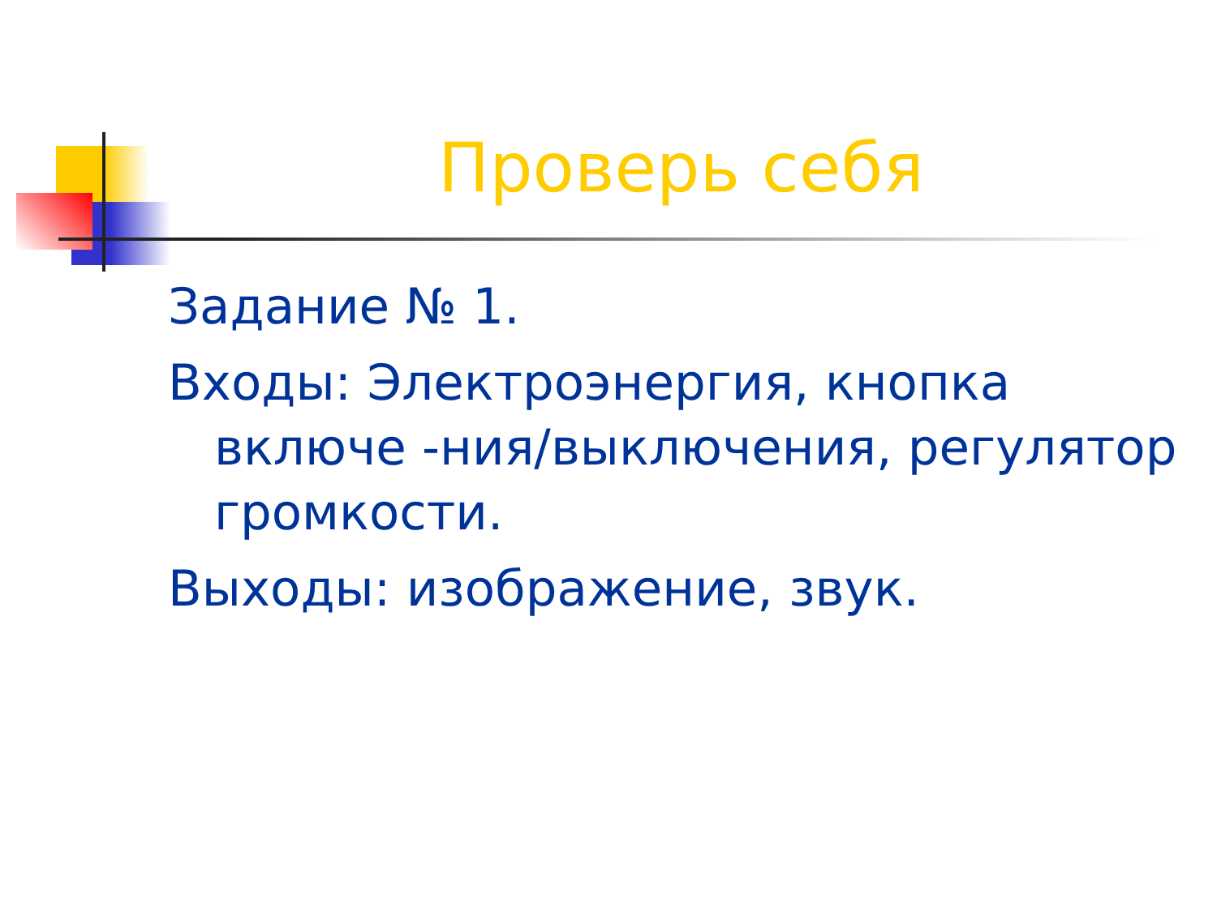Проверь себя
Задание № 1.
Входы: Электроэнергия, кнопка включе -ния/выключения, регулятор громкости.
Выходы: изображение, звук.